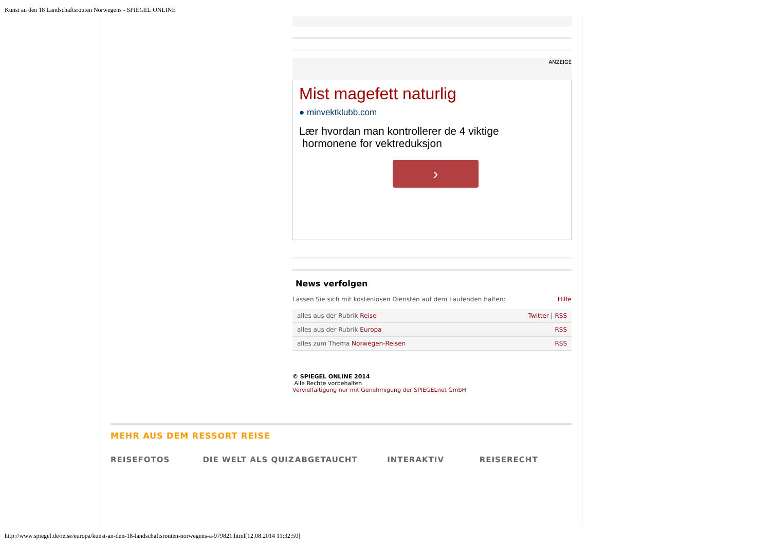Kunst an den 18 Landschaftsrouten Norwegens - SPIEGEL ONLINE
ANZEIGE
Mist magefett naturlig
● minvektklubb.com
Lær hvordan man kontrollerer de 4 viktige
hormonene for vektreduksjon
›
News verfolgen
Lassen Sie sich mit kostenlosen Diensten auf dem Laufenden halten: Hilfe
| alles aus der Rubrik Reise | Twitter / RSS |
| alles aus der Rubrik Europa | RSS |
| alles zum Thema Norwegen-Reisen | RSS |
© SPIEGEL ONLINE 2014
Alle Rechte vorbehalten
Vervielfältigung nur mit Genehmigung der SPIEGELnet GmbH
MEHR AUS DEM RESSORT REISE
REISEFOTOS DIE WELT ALS QUIZ ABGETAUCHT INTERAKTIV REISERECHT
http://www.spiegel.de/reise/europa/kunst-an-den-18-landschaftsrouten-norwegens-a-979821.html[12.08.2014 11:32:50]